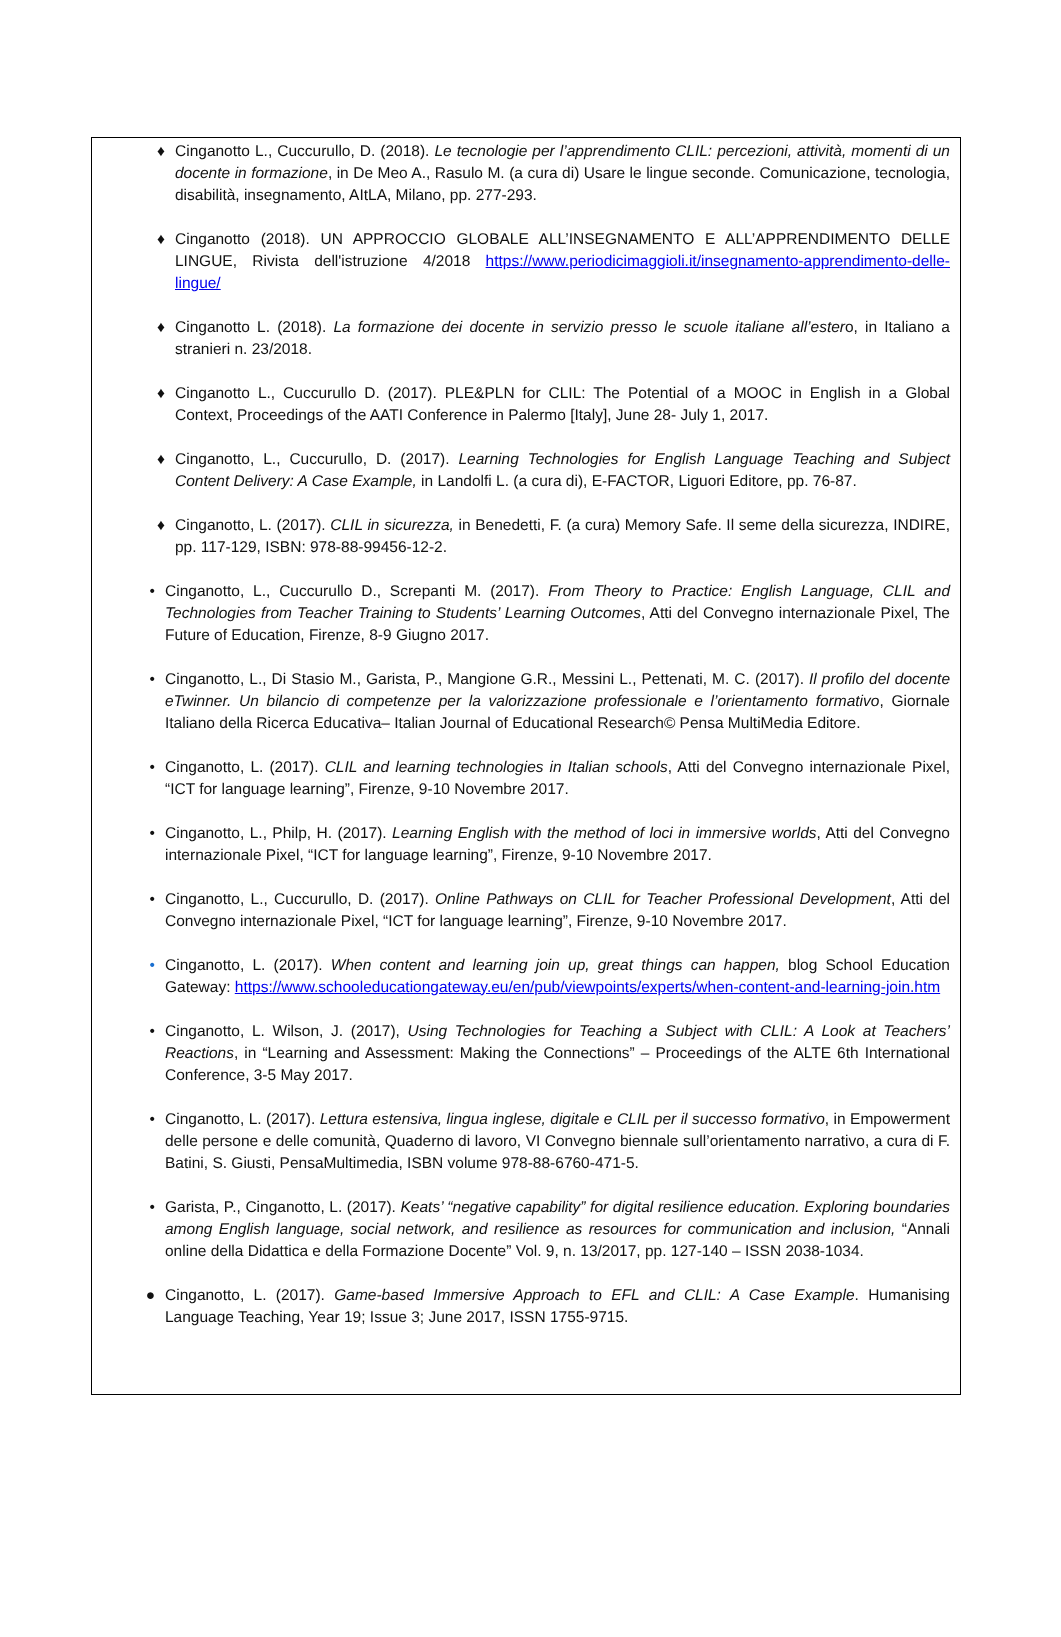♦ Cinganotto L., Cuccurullo, D. (2018). Le tecnologie per l’apprendimento CLIL: percezioni, attività, momenti di un docente in formazione, in De Meo A., Rasulo M. (a cura di) Usare le lingue seconde. Comunicazione, tecnologia, disabilità, insegnamento, AItLA, Milano, pp. 277-293.
♦ Cinganotto (2018). UN APPROCCIO GLOBALE ALL’INSEGNAMENTO E ALL’APPRENDIMENTO DELLE LINGUE, Rivista dell'istruzione 4/2018 https://www.periodicimaggioli.it/insegnamento-apprendimento-delle-lingue/
♦ Cinganotto L. (2018). La formazione dei docente in servizio presso le scuole italiane all’estero, in Italiano a stranieri n. 23/2018.
♦ Cinganotto L., Cuccurullo D. (2017). PLE&PLN for CLIL: The Potential of a MOOC in English in a Global Context, Proceedings of the AATI Conference in Palermo [Italy], June 28- July 1, 2017.
♦ Cinganotto, L., Cuccurullo, D. (2017). Learning Technologies for English Language Teaching and Subject Content Delivery: A Case Example, in Landolfi L. (a cura di), E-FACTOR, Liguori Editore, pp. 76-87.
♦ Cinganotto, L. (2017). CLIL in sicurezza, in Benedetti, F. (a cura) Memory Safe. Il seme della sicurezza, INDIRE, pp. 117-129, ISBN: 978-88-99456-12-2.
• Cinganotto, L., Cuccurullo D., Screpanti M. (2017). From Theory to Practice: English Language, CLIL and Technologies from Teacher Training to Students’ Learning Outcomes, Atti del Convegno internazionale Pixel, The Future of Education, Firenze, 8-9 Giugno 2017.
• Cinganotto, L., Di Stasio M., Garista, P., Mangione G.R., Messini L., Pettenati, M. C. (2017). Il profilo del docente eTwinner. Un bilancio di competenze per la valorizzazione professionale e l’orientamento formativo, Giornale Italiano della Ricerca Educativa– Italian Journal of Educational Research© Pensa MultiMedia Editore.
• Cinganotto, L. (2017). CLIL and learning technologies in Italian schools, Atti del Convegno internazionale Pixel, “ICT for language learning”, Firenze, 9-10 Novembre 2017.
• Cinganotto, L., Philp, H. (2017). Learning English with the method of loci in immersive worlds, Atti del Convegno internazionale Pixel, “ICT for language learning”, Firenze, 9-10 Novembre 2017.
• Cinganotto, L., Cuccurullo, D. (2017). Online Pathways on CLIL for Teacher Professional Development, Atti del Convegno internazionale Pixel, “ICT for language learning”, Firenze, 9-10 Novembre 2017.
• Cinganotto, L. (2017). When content and learning join up, great things can happen, blog School Education Gateway: https://www.schooleducationgateway.eu/en/pub/viewpoints/experts/when-content-and-learning-join.htm
• Cinganotto, L. Wilson, J. (2017), Using Technologies for Teaching a Subject with CLIL: A Look at Teachers’ Reactions, in “Learning and Assessment: Making the Connections” – Proceedings of the ALTE 6th International Conference, 3-5 May 2017.
• Cinganotto, L. (2017). Lettura estensiva, lingua inglese, digitale e CLIL per il successo formativo, in Empowerment delle persone e delle comunità, Quaderno di lavoro, VI Convegno biennale sull’orientamento narrativo, a cura di F. Batini, S. Giusti, PensaMultimedia, ISBN volume 978-88-6760-471-5.
• Garista, P., Cinganotto, L. (2017). Keats’ “negative capability” for digital resilience education. Exploring boundaries among English language, social network, and resilience as resources for communication and inclusion, “Annali online della Didattica e della Formazione Docente” Vol. 9, n. 13/2017, pp. 127-140 – ISSN 2038-1034.
● Cinganotto, L. (2017). Game-based Immersive Approach to EFL and CLIL: A Case Example. Humanising Language Teaching, Year 19; Issue 3; June 2017, ISSN 1755-9715.